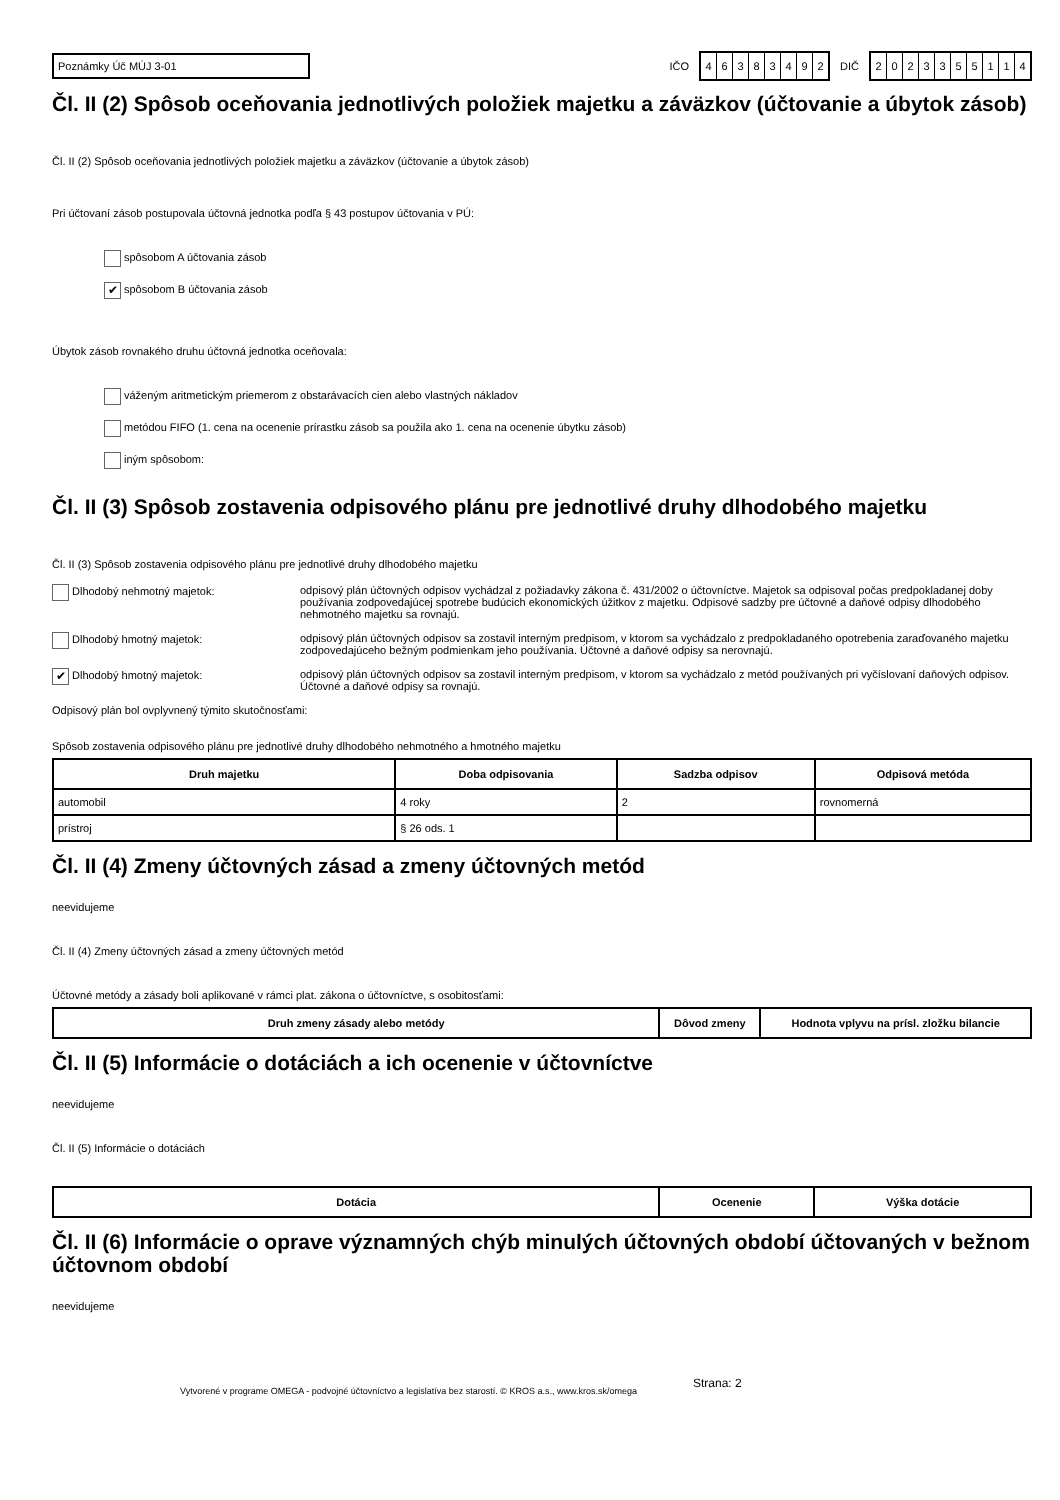Poznámky Úč MÚJ 3-01
IČO
46383492
DIČ
2023355114
Čl. II (2) Spôsob oceňovania jednotlivých položiek majetku a záväzkov (účtovanie a úbytok zásob)
Čl. II (2) Spôsob oceňovania jednotlivých položiek majetku a záväzkov (účtovanie a úbytok zásob)
Pri účtovaní zásob postupovala účtovná jednotka podľa § 43 postupov účtovania v PÚ:
spôsobom A účtovania zásob
✔ spôsobom B účtovania zásob
Úbytok zásob rovnakého druhu účtovná jednotka oceňovala:
váženým aritmetickým priemerom z obstarávacích cien alebo vlastných nákladov
metódou FIFO (1. cena na ocenenie prírastku zásob sa použila ako 1. cena na ocenenie úbytku zásob)
iným spôsobom:
Čl. II (3) Spôsob zostavenia odpisového plánu pre jednotlivé druhy dlhodobého majetku
Čl. II (3) Spôsob zostavenia odpisového plánu pre jednotlivé druhy dlhodobého majetku
Dlhodobý nehmotný majetok: odpisový plán účtovných odpisov vychádzal z požiadavky zákona č. 431/2002 o účtovníctve. Majetok sa odpisoval počas predpokladanej doby používania zodpovedajúcej spotrebe budúcich ekonomických úžitkov z majetku. Odpisové sadzby pre účtovné a daňové odpisy dlhodobého nehmotného majetku sa rovnajú.
Dlhodobý hmotný majetok: odpisový plán účtovných odpisov sa zostavil interným predpisom, v ktorom sa vychádzalo z predpokladaného opotrebenia zaraďovaného majetku zodpovedajúceho bežným podmienkam jeho používania. Účtovné a daňové odpisy sa nerovnajú.
✔ Dlhodobý hmotný majetok: odpisový plán účtovných odpisov sa zostavil interným predpisom, v ktorom sa vychádzalo z metód používaných pri vyčíslovaní daňových odpisov. Účtovné a daňové odpisy sa rovnajú.
Odpisový plán bol ovplyvnený týmito skutočnosťami:
Spôsob zostavenia odpisového plánu pre jednotlivé druhy dlhodobého nehmotného a hmotného majetku
| Druh majetku | Doba odpisovania | Sadzba odpisov | Odpisová metóda |
| --- | --- | --- | --- |
| automobil | 4 roky | 2 | rovnomerná |
| prístroj | § 26 ods. 1 | | |
Čl. II (4) Zmeny účtovných zásad a zmeny účtovných metód
neevidujeme
Čl. II (4) Zmeny účtovných zásad a zmeny účtovných metód
Účtovné metódy a zásady boli aplikované v rámci plat. zákona o účtovníctve, s osobitosťami:
| Druh zmeny zásady alebo metódy | Dôvod zmeny | Hodnota vplyvu na prísl. zložku bilancie |
| --- | --- | --- |
Čl. II (5) Informácie o dotáciách a ich ocenenie v účtovníctve
neevidujeme
Čl. II (5) Informácie o dotáciách
| Dotácia | Ocenenie | Výška dotácie |
| --- | --- | --- |
Čl. II (6) Informácie o oprave významných chýb minulých účtovných období účtovaných v bežnom účtovnom období
neevidujeme
Vytvorené v programe OMEGA - podvojné účtovníctvo a legislatíva bez starostí. © KROS a.s., www.kros.sk/omega
Strana: 2